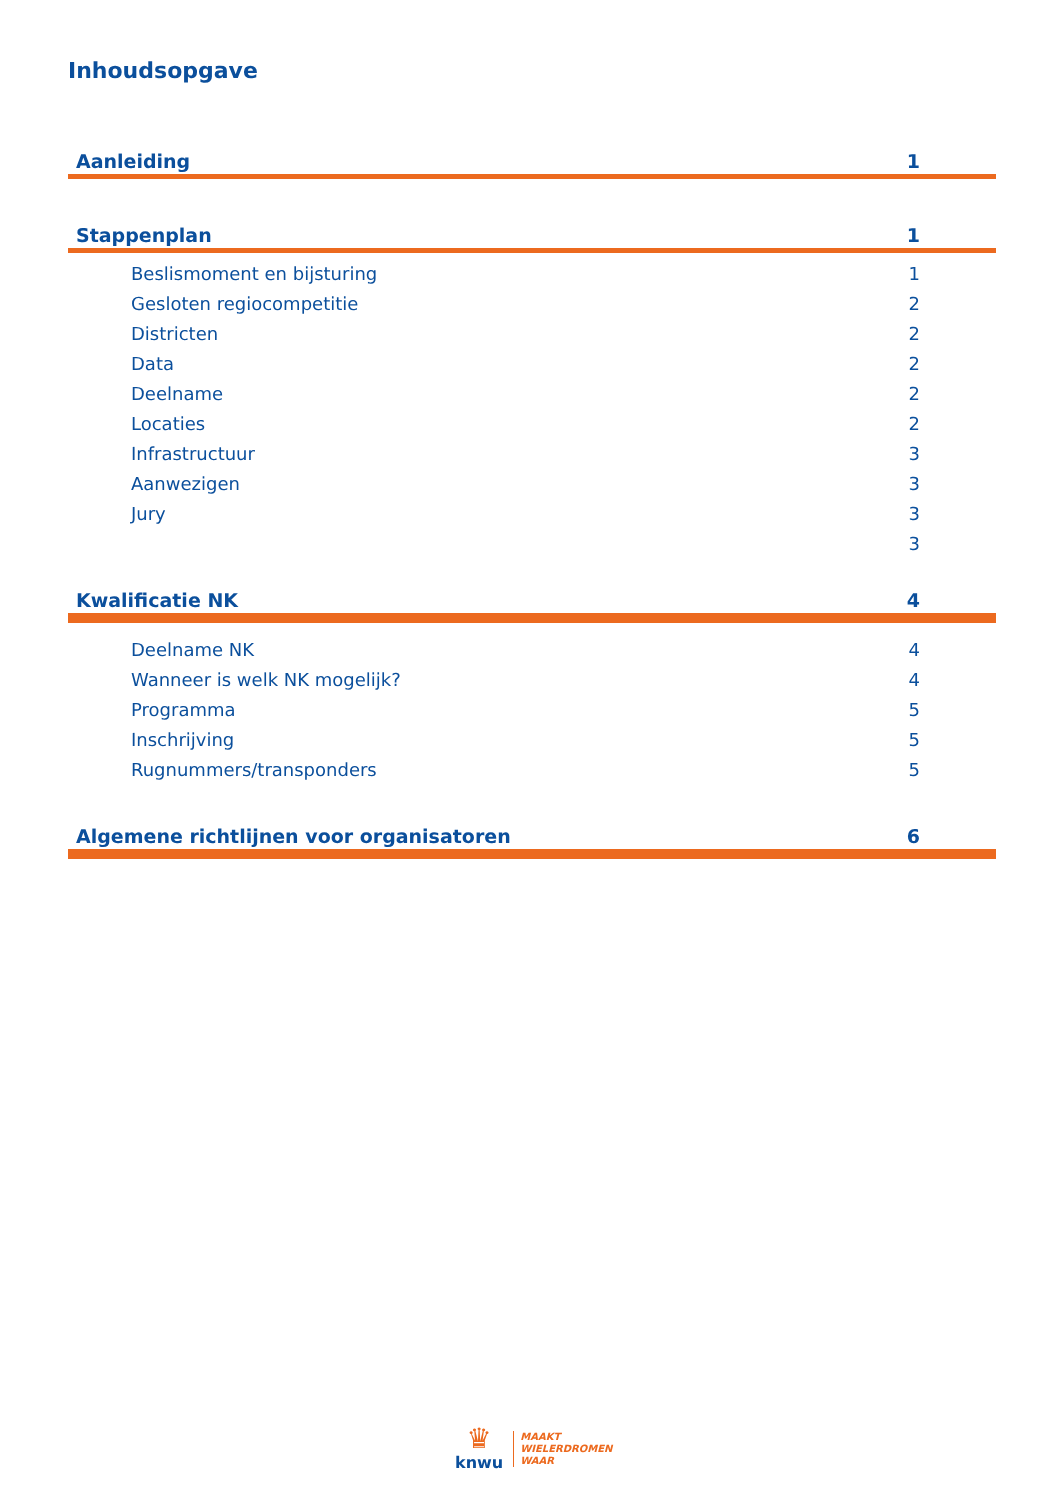Inhoudsopgave
Aanleiding 1
Stappenplan 1
Beslismoment en bijsturing 1
Gesloten regiocompetitie 2
Districten 2
Data 2
Deelname 2
Locaties 2
Infrastructuur 3
Aanwezigen 3
Jury 3
3
Kwalificatie NK 4
Deelname NK 4
Wanneer is welk NK mogelijk? 4
Programma 5
Inschrijving 5
Rugnummers/transponders 5
Algemene richtlijnen voor organisatoren 6
♛
knwu
MAAKT
WIELERDROMEN
WAAR